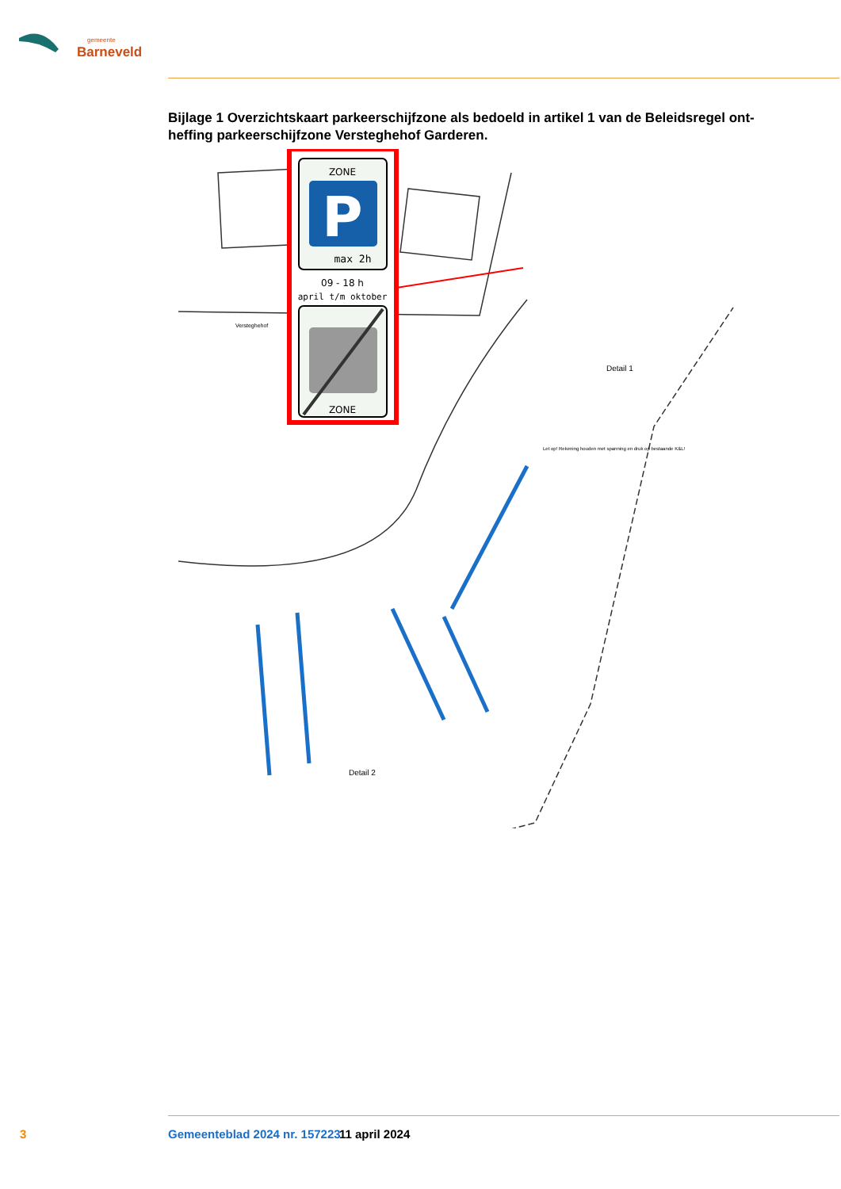gemeente
Barneveld
Bijlage 1 Overzichtskaart parkeerschijfzone als bedoeld in artikel 1 van de Beleidsregel ont-heffing parkeerschijfzone Versteghehof Garderen.
ZONE
P
max 2h
09 - 18 h
april t/m oktober
ZONE
Detail 1
Let op! Rekening houden met spanning en druk op bestaande K&L!
Detail 2
Versteghehof
3 Gemeenteblad 2024 nr. 157223 11 april 2024